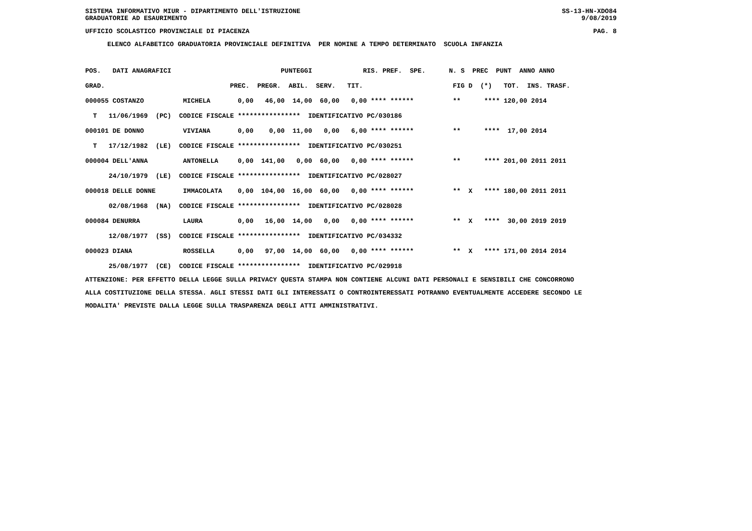SISTEMA INFORMATIVO MIUR - DIPARTIMENTO DELL'ISTRUZIONE SS-13-HN-XDO84
GRADUATORIE AD ESAURIMENTO 9/08/2019
UFFICIO SCOLASTICO PROVINCIALE DI PIACENZA PAG. 8
ELENCO ALFABETICO GRADUATORIA PROVINCIALE DEFINITIVA PER NOMINE A TEMPO DETERMINATO SCUOLA INFANZIA
| POS. DATI ANAGRAFICI PUNTEGGI RIS. PREF. SPE. N. S PREC PUNT ANNO ANNO |
| --- |
| GRAD. PREC. PREGR. ABIL. SERV. TIT. FIG D (*) TOT. INS. TRASF. |
| 000055 COSTANZO MICHELA 0,00 46,00 14,00 60,00 0,00 **** ****** ** **** 120,00 2014 |
| T 11/06/1969 (PC) CODICE FISCALE **************** IDENTIFICATIVO PC/030186 |
| 000101 DE DONNO VIVIANA 0,00 0,00 11,00 0,00 6,00 **** ****** ** **** 17,00 2014 |
| T 17/12/1982 (LE) CODICE FISCALE **************** IDENTIFICATIVO PC/030251 |
| 000004 DELL'ANNA ANTONELLA 0,00 141,00 0,00 60,00 0,00 **** ****** ** **** 201,00 2011 2011 |
| 24/10/1979 (LE) CODICE FISCALE **************** IDENTIFICATIVO PC/028027 |
| 000018 DELLE DONNE IMMACOLATA 0,00 104,00 16,00 60,00 0,00 **** ****** ** X **** 180,00 2011 2011 |
| 02/08/1968 (NA) CODICE FISCALE **************** IDENTIFICATIVO PC/028028 |
| 000084 DENURRA LAURA 0,00 16,00 14,00 0,00 0,00 **** ****** ** X **** 30,00 2019 2019 |
| 12/08/1977 (SS) CODICE FISCALE **************** IDENTIFICATIVO PC/034332 |
| 000023 DIANA ROSSELLA 0,00 97,00 14,00 60,00 0,00 **** ****** ** X **** 171,00 2014 2014 |
| 25/08/1977 (CE) CODICE FISCALE **************** IDENTIFICATIVO PC/029918 |
ATTENZIONE: PER EFFETTO DELLA LEGGE SULLA PRIVACY QUESTA STAMPA NON CONTIENE ALCUNI DATI PERSONALI E SENSIBILI CHE CONCORRONO ALLA COSTITUZIONE DELLA STESSA. AGLI STESSI DATI GLI INTERESSATI O CONTROINTERESSATI POTRANNO EVENTUALMENTE ACCEDERE SECONDO LE MODALITA' PREVISTE DALLA LEGGE SULLA TRASPARENZA DEGLI ATTI AMMINISTRATIVI.